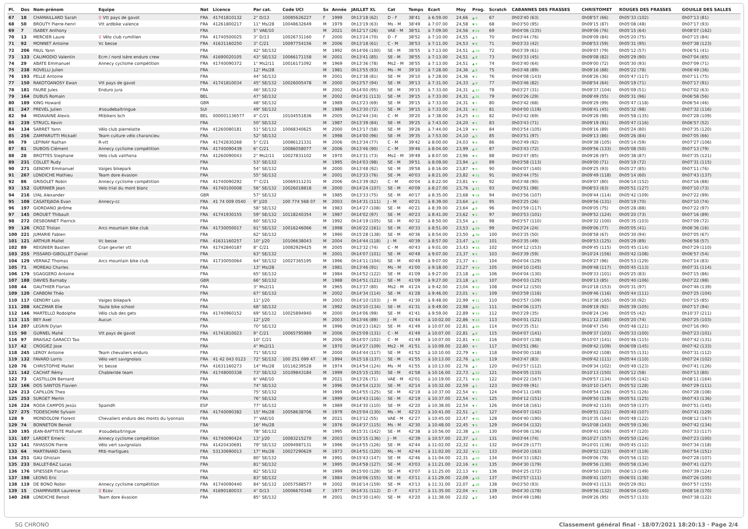| Pl. | Dos | Nom-prénom | Equipe | Nat | Licence | Par cat. | Code UCI | Sx | Année | JAILLET XL | Cat | Temps | Ecart | Moy | Prog. | Scratch | CABANNES DES FRASSES | CHRISTOMET | ROUGES DES FRASSES | GOUILLE DES SALLES |
| --- | --- | --- | --- | --- | --- | --- | --- | --- | --- | --- | --- | --- | --- | --- | --- | --- | --- | --- | --- | --- |
| 67 | 18 | CHAMAILLARD Sarah | ♀ Vtt pays de gavot | FRA | 41741810132 | 2° D/13 | 10085626227 | F | 1999 | 0h13'18 (62) | D - F | 38'41 | à 6:59.00 | 24,66 | ▲ 4 | 67 | 0h03'40 (63) | 0h08'57 (66) | 0h05'33 (102) | 0h07'13 (81) |
| 68 | 50 | BROUTY Pierre-henri | Vtt ardbike valence | FRA | 41261800217 | 11° Ms/28 | 10048632649 | M | 1979 | 0h13'19 (63) | Ms - M | 38'49 | à 7:07.00 | 24,58 | ▼ 5 | 68 | 0h03'50 (95) | 0h09'15 (87) | 0h05'08 (48) | 0h07'17 (93) |
| 69 | 7 | ISABEY Anthony | | FRA | | 5° VAE/10 | | M | 2021 | 0h12'17 (26) | VAE - M | 38'51 | à 7:09.00 | 24,56 | ▼ 24 | 69 | 0h04'06 (135) | 0h09'06 (76) | 0h05'15 (64) | 0h08'07 (162) |
| 70 | 13 | MERCIER Laure | ♀ Vélo club rumillien | FRA | 41740500025 | 3° D/13 | 10026731160 | F | 2000 | 0h13'24 (70) | D - F | 38'52 | à 7:10.00 | 24,55 | ▲ 5 | 70 | 0h03'44 (76) | 0h09'09 (84) | 0h05'20 (75) | 0h07'15 (84) |
| 71 | 92 | MONNET Antoine | Vc besse | FRA | 41631160250 | 3° C/21 | 10097754156 | M | 2006 | 0h13'18 (61) | C - M | 38'53 | à 7:11.00 | 24,53 | ▼ 8 | 71 | 0h03'33 (42) | 0h08'53 (59) | 0h05'31 (95) | 0h07'38 (123) |
| 72 | 206 | PAUL Yann | | FRA | | 42° SE/132 | | M | 1992 | 0h14'06 (100) | SE - M | 38'55 | à 7:13.00 | 24,51 | ▲ 19 | 72 | 0h03'39 (61) | 0h09'07 (79) | 0h05'12 (57) | 0h06'51 (41) |
| 73 | 133 | CALIMODIO Valentin | Ecm / nord isère enduro crew | FRA | 41690020105 | 43° SE/132 | 10066171158 | M | 2001 | 0h13'41 (85) | SE - M | 38'55 | à 7:13.00 | 24,51 | ▲ 8 | 73 | 0h03'33 (45) | 0h09'08 (82) | 0h05'29 (90) | 0h07'04 (65) |
| 74 | 29 | ABATE Emmanuel | Annecy cyclisme compétition | FRA | 41740090372 | 1° Ms2/11 | 10016171092 | M | 1969 | 0h13'36 (78) | Ms2 - M | 38'55 | à 7:13.00 | 24,51 | ▲ 4 | 74 | 0h03'40 (64) | 0h09'00 (72) | 0h05'30 (93) | 0h07'09 (71) |
| 75 | 238 | ROVELLI Julien | | FRA | | 12° Ms/28 | | M | 1981 | 0h13'55 (93) | Ms - M | 39'10 | à 7:28.00 | 24,36 | ▲ 6 | 75 | 0h03'48 (89) | 0h09'16 (88) | 0h05'22 (78) | 0h06'49 (36) |
| 76 | 193 | PELLE Antoine | | FRA | | 44° SE/132 | | M | 2001 | 0h13'38 (81) | SE - M | 39'10 | à 7:28.00 | 24,36 | ▼ 2 | 76 | 0h04'08 (143) | 0h08'26 (36) | 0h05'47 (117) | 0h07'11 (75) |
| 77 | 150 | RAKOTOANOSY Ewan | Vtt pays de gavot | FRA | 41741810034 | 45° SE/132 | 10026005478 | M | 2000 | 0h13'57 (94) | SE - M | 39'13 | à 7:31.00 | 24,33 | ▲ 9 | 77 | 0h03'46 (82) | 0h08'54 (64) | 0h05'19 (71) | 0h07'17 (91) |
| 78 | 181 | FAURE Jules | Enduro jura | FRA | | 46° SE/132 | | M | 2002 | 0h14'00 (95) | SE - M | 39'15 | à 7:33.00 | 24,31 | ▲ 12 | 78 | 0h03'27 (31) | 0h09'37 (104) | 0h05'09 (51) | 0h07'02 (63) |
| 79 | 164 | DUBUS Romain | | BEL | | 47° SE/132 | | M | 2002 | 0h14'31 (113) | SE - M | 39'15 | à 7:33.00 | 24,31 | ▲ 31 | 79 | 0h03'26 (29) | 0h08'49 (55) | 0h05'31 (96) | 0h06'58 (56) |
| 80 | 189 | KING Howard | | GBR | | 48° SE/132 | | M | 1989 | 0h13'23 (69) | SE - M | 39'15 | à 7:33.00 | 24,31 | ▼ 7 | 80 | 0h03'42 (68) | 0h09'29 (99) | 0h05'47 (118) | 0h06'54 (46) |
| 81 | 247 | PREVEL Julien | #soudebaltringue | SUI | | 49° SE/132 | | M | 1989 | 0h13'30 (72) | SE - M | 39'15 | à 7:33.00 | 24,31 | ▼ 2 | 81 | 0h04'00 (119) | 0h08'41 (45) | 0h05'32 (98) | 0h07'32 (116) |
| 82 | 94 | MIDAVAINE Alexis | Mtbikers bch | BEL | 000001136577 | 4° C/21 | 10104551836 | M | 2005 | 0h12'44 (34) | C - M | 39'20 | à 7:38.00 | 24,25 | ▼ 22 | 82 | 0h03'42 (69) | 0h09'28 (98) | 0h05'58 (135) | 0h07'28 (109) |
| 83 | 239 | STRUCL Kevin | | FRA | | 50° SE/132 | | M | 1987 | 0h13'39 (84) | SE - M | 39'25 | à 7:43.00 | 24,20 | ▼ 1 | 83 | 0h03'43 (71) | 0h09'19 (91) | 0h05'47 (116) | 0h06'57 (52) |
| 84 | 134 | SARRET Yann | Vélo club pierrelatte | FRA | 41260080181 | 51° SE/132 | 10068340625 | M | 2000 | 0h13'17 (58) | SE - M | 39'26 | à 7:44.00 | 24,19 | ▼ 9 | 84 | 0h03'54 (105) | 0h09'16 (89) | 0h05'24 (80) | 0h07'35 (120) |
| 85 | 256 | ZAMPARUTTI Mickaël | Team culture vélo charancieu | FRA | | 52° SE/132 | | M | 1998 | 0h14'00 (96) | SE - M | 39'35 | à 7:53.00 | 24,10 | ▲ 5 | 85 | 0h03'51 (97) | 0h09'13 (86) | 0h05'26 (84) | 0h07'05 (66) |
| 86 | 79 | LEPINAY Nathan | R-vtt | FRA | 41742830268 | 5° C/21 | 10086121331 | M | 2006 | 0h13'34 (77) | C - M | 39'42 | à 8:00.00 | 24,03 | ▼ 6 | 86 | 0h03'49 (92) | 0h09'38 (105) | 0h05'14 (59) | 0h07'27 (106) |
| 87 | 81 | DUBOIS Clément | Annecy cyclisme compétition | FRA | 41740090439 | 6° C/21 | 10086058077 | M | 2006 | 0h13'46 (90) | C - M | 39'46 | à 8:04.00 | 23,99 | ▲ 4 | 87 | 0h03'43 (72) | 0h09'56 (133) | 0h05'08 (50) | 0h07'13 (79) |
| 88 | 28 | BROTTES Stephane | Velo club valrhona | FRA | 41260090043 | 2° Ms2/11 | 10027831102 | M | 1970 | 0h13'31 (73) | Ms2 - M | 39'49 | à 8:07.00 | 23,96 | ▼ 9 | 88 | 0h03'47 (85) | 0h09'28 (97) | 0h05'38 (87) | 0h07'35 (121) |
| 89 | 231 | COLLET Rudy | | FRA | | 53° SE/132 | | M | 1995 | 0h14'03 (98) | SE - M | 39'51 | à 8:09.00 | 23,94 | ▲ 9 | 89 | 0h03'58 (113) | 0h09'00 (71) | 0h05'19 (72) | 0h07'31 (115) |
| 90 | 271 | GENDRY Emmanuel | Vaiges bikepark | FRA | | 54° SE/132 | | M | 2000 | 0h13'48 (92) | SE - M | 39'58 | à 8:16.00 | 23,87 | ▼ 4 | 90 | 0h04'07 (140) | 0h09'25 (93) | 0h05'27 (85) | 0h07'11 (76) |
| 91 | 267 | LONDICHE Mathieu | Team dore évasion | FRA | | 55° SE/132 | | M | 2001 | 0h13'33 (76) | SE - M | 40'03 | à 8:21.00 | 23,82 | ▼ 11 | 91 | 0h03'44 (75) | 0h09'49 (118) | 0h05'14 (60) | 0h07'43 (137) |
| 92 | 86 | GRISOLET Robin | Annecy cyclisme compétition | FRA | 41740090292 | 7° C/21 | 10069311231 | M | 2006 | 0h13'39 (82) | C - M | 40'04 | à 8:22.00 | 23,81 | ▼ 9 | 92 | 0h03'48 (90) | 0h09'07 (80) | 0h06'14 (152) | 0h07'16 (88) |
| 93 | 152 | GUERNIER Jean | Velo trial du mont blanc | FRA | 41740100008 | 56° SE/132 | 10026018818 | M | 2000 | 0h14'24 (107) | SE - M | 40'09 | à 8:27.00 | 23,76 | ▲ 11 | 93 | 0h03'51 (98) | 0h08'53 (63) | 0h05'51 (127) | 0h07'10 (73) |
| 94 | 216 | LYAL Alexander | | GBR | | 57° SE/132 | | M | 1985 | 0h13'33 (75) | SE - M | 40'17 | à 8:35.00 | 23,68 | ▼ 16 | 94 | 0h03'56 (107) | 0h09'44 (114) | 0h05'42 (109) | 0h07'22 (99) |
| 95 | 108 | CASATEJADA Evan | Annecy-cc | FRA | 41 74 009 0540 | 9° J/20 | 100 774 568 07 | M | 2003 | 0h14'31 (111) | J - M | 40'21 | à 8:39.00 | 23,64 | ▲ 9 | 95 | 0h03'25 (26) | 0h09'56 (131) | 0h05'19 (70) | 0h07'10 (74) |
| 96 | 197 | GIORDANO Jérôme | | FRA | | 58° SE/132 | | M | 1983 | 0h14'27 (108) | SE - M | 40'21 | à 8:39.00 | 23,64 | ▲ 8 | 96 | 0h03'59 (117) | 0h09'05 (75) | 0h05'28 (88) | 0h07'22 (97) |
| 97 | 145 | DROUET Thibault | | FRA | 41741930155 | 59° SE/132 | 10118240354 | M | 1987 | 0h14'02 (97) | SE - M | 40'23 | à 8:41.00 | 23,62 | ▼ 2 | 97 | 0h03'53 (101) | 0h09'52 (124) | 0h05'20 (73) | 0h07'16 (89) |
| 98 | 272 | DESBONNET Pierrick | | FRA | | 60° SE/132 | | M | 1992 | 0h14'19 (105) | SE - M | 40'32 | à 8:50.00 | 23,54 | ▲ 3 | 98 | 0h03'57 (110) | 0h09'32 (100) | 0h05'35 (103) | 0h07'09 (72) |
| 99 | 126 | CROZ Tristan | Arcs mountain bike club | FRA | 41730050017 | 61° SE/132 | 10016246066 | M | 1998 | 0h16'22 (161) | SE - M | 40'33 | à 8:51.00 | 23,53 | ▲ 59 | 99 | 0h03'24 (24) | 0h09'06 (77) | 0h05'05 (41) | 0h06'36 (16) |
| 100 | 221 | JUMARIE Fabien | | FRA | | 62° SE/132 | | M | 1990 | 0h15'28 (138) | SE - M | 40'36 | à 8:54.00 | 23,50 | ▲ 39 | 100 | 0h03'35 (50) | 0h08'58 (67) | 0h05'30 (94) | 0h07'05 (67) |
| 101 | 121 | ARTHUR Mallet | Vc besse | FRA | 41631160257 | 10° J/20 | 10106638043 | M | 2004 | 0h14'44 (118) | J - M | 40'39 | à 8:57.00 | 23,47 | ▲ 12 | 101 | 0h03'35 (49) | 0h09'53 (125) | 0h05'29 (89) | 0h06'58 (57) |
| 102 | 89 | REIGNIER Bastien | Cran gevrier vtt | FRA | 41742840187 | 8° C/21 | 10082929425 | M | 2005 | 0h13'32 (74) | C - M | 40'43 | à 9:01.00 | 23,43 | ▼ 16 | 102 | 0h04'12 (153) | 0h09'45 (115) | 0h05'45 (114) | 0h07'29 (110) |
| 103 | 255 | PISSARD-GIBOLLET Daniel | | FRA | | 63° SE/132 | | M | 2001 | 0h14'07 (101) | SE - M | 40'49 | à 9:07.00 | 23,37 | ▼ 5 | 103 | 0h03'39 (59) | 0h10'24 (156) | 0h05'42 (108) | 0h06'57 (54) |
| 104 | 129 | VERNAZ Thomas | Arcs mountain bike club | FRA | 41730050064 | 64° SE/132 | 10027365195 | M | 1996 | 0h14'11 (104) | SE - M | 40'49 | à 9:07.00 | 23,37 | ▼ 2 | 104 | 0h04'04 (129) | 0h09'27 (96) | 0h05'53 (129) | 0h07'14 (83) |
| 105 | 71 | MOREAU Charles | | FRA | | 13° Ms/28 | | M | 1981 | 0h13'46 (91) | Ms - M | 41'00 | à 9:18.00 | 23,27 | ▼ 14 | 105 | 0h04'10 (145) | 0h09'48 (117) | 0h05'45 (113) | 0h07'31 (114) |
| 106 | 179 | SGAGGERO Antoine | | FRA | | 65° SE/132 | | M | 1984 | 0h14'52 (122) | SE - M | 41'09 | à 9:27.00 | 23,18 | ▲ 10 | 106 | 0h04'04 (130) | 0h09'33 (101) | 0h05'25 (83) | 0h07'15 (86) |
| 107 | 188 | DAVIES Barnaby | | GBR | | 66° SE/132 | | M | 1988 | 0h14'51 (121) | SE - M | 41'09 | à 9:27.00 | 23,18 | ▲ 9 | 107 | 0h04'03 (125) | 0h09'13 (85) | 0h05'40 (106) | 0h07'22 (98) |
| 108 | 44 | GAUTHIER Florian | | FRA | | 3° Ms2/11 | | M | 1965 | 0h13'37 (80) | Ms2 - M | 41'24 | à 9:42.00 | 23,04 | ▼ 22 | 108 | 0h04'12 (150) | 0h10'18 (153) | 0h05'31 (97) | 0h07'46 (139) |
| 109 | 120 | CARBONI Théo | | FRA | | 67° SE/132 | | M | 2002 | 0h14'34 (114) | SE - M | 41'28 | à 9:46.00 | 23,01 | ▼ 2 | 109 | 0h03'59 (116) | 0h09'46 (116) | 0h05'44 (111) | 0h07'25 (104) |
| 110 | 117 | GENDRY Loïs | Vaiges bikepark | FRA | | 11° J/20 | | M | 2003 | 0h14'10 (103) | J - M | 41'30 | à 9:48.00 | 22,99 | ▼ 11 | 110 | 0h03'57 (109) | 0h10'38 (165) | 0h05'30 (92) | 0h07'15 (85) |
| 111 | 208 | KACZMAR Elie | Yaute bike school | FRA | | 68° SE/132 | | M | 1992 | 0h15'10 (134) | SE - M | 41'31 | à 9:49.00 | 22,98 | ▲ 11 | 111 | 0h04'06 (137) | 0h09'19 (92) | 0h05'39 (105) | 0h07'17 (94) |
| 112 | 146 | MARTELLO Rodolphe | Vélo club des gets | FRA | 41740960152 | 69° SE/132 | 10025894940 | M | 2000 | 0h14'06 (99) | SE - M | 41'41 | à 9:59.00 | 22,89 | ▼ 14 | 112 | 0h03'29 (35) | 0h08'24 (34) | 0h05'05 (42) | 0h10'37 (211) |
| 113 | 115 | BEY Axel | Aucun | FRA | | 12° J/20 | | M | 2003 | 0h13'46 (89) | J - M | 41'44 | à 10:02.00 | 22,86 | ▼ 23 | 113 | 0h04'01 (121) | 0h11'12 (180) | 0h05'20 (74) | 0h07'25 (103) |
| 114 | 207 | LEGRIN Dylan | | FRA | | 70° SE/132 | | M | 1996 | 0h16'23 (162) | SE - M | 41'49 | à 10:07.00 | 22,81 | ▲ 40 | 114 | 0h03'35 (51) | 0h08'47 (54) | 0h05'48 (121) | 0h07'16 (90) |
| 115 | 90 | GURNEL Mahé | Vtt pays de gavot | FRA | 41741810023 | 9° C/21 | 10065795989 | M | 2006 | 0h15'09 (131) | C - M | 41'49 | à 10:07.00 | 22,81 | ▲ 8 | 115 | 0h04'07 (141) | 0h09'37 (103) | 0h05'33 (100) | 0h07'23 (101) |
| 116 | 97 | BRAISAZ GARACCI Tao | | FRA | | 10° C/21 | | M | 2006 | 0h14'07 (102) | C - M | 41'49 | à 10:07.00 | 22,81 | ▼ 13 | 116 | 0h04'07 (138) | 0h10'07 (141) | 0h05'46 (115) | 0h07'42 (131) |
| 117 | 42 | CROGIEZ Jose | | FRA | | 4° Ms2/11 | | M | 1970 | 0h14'27 (109) | Ms2 - M | 41'51 | à 10:09.00 | 22,80 | ▼ 7 | 117 | 0h03'51 (96) | 0h09'42 (109) | 0h06'09 (145) | 0h07'42 (133) |
| 118 | 245 | LEROY Antoine | Team chevaliers enduro | FRA | | 71° SE/132 | | M | 2000 | 0h14'44 (117) | SE - M | 41'52 | à 10:10.00 | 22,79 | ▼ 1 | 118 | 0h04'00 (118) | 0h09'42 (108) | 0h05'55 (131) | 0h07'31 (112) |
| 119 | 132 | FAVARD Lorris | Vélo vert savignolais | FRA | 41 42 043 0123 | 72° SE/132 | 100 251 099 47 | M | 1994 | 0h15'18 (137) | SE - M | 41'55 | à 10:13.00 | 22,76 | ▲ 14 | 119 | 0h03'47 (83) | 0h09'42 (111) | 0h05'44 (110) | 0h07'24 (102) |
| 120 | 76 | CHRISTOPHE Mallet | Vc besse | FRA | 41631160273 | 14° Ms/28 | 10116239528 | M | 1974 | 0h14'54 (124) | Ms - M | 41'55 | à 10:13.00 | 22,76 | ▲ 7 | 120 | 0h03'57 (112) | 0h09'34 (102) | 0h05'49 (123) | 0h07'41 (126) |
| 121 | 142 | CACHAT Rémy | Chableride team | FRA | 41748000338 | 73° SE/132 | 10109843184 | M | 1999 | 0h15'15 (135) | SE - M | 41'58 | à 10:16.00 | 22,73 | ▲ 12 | 121 | 0h04'05 (133) | 0h10'13 (150) | 0h05'12 (58) | 0h07'13 (80) |
| 122 | 73 | CASTILLON Bernard | | FRA | | 6° VAE/10 | | M | 2021 | 0h13'26 (71) | VAE - M | 42'01 | à 10:19.00 | 22,71 | ▼ 25 | 122 | 0h04'22 (167) | 0h09'57 (134) | 0h06'05 (142) | 0h08'11 (164) |
| 123 | 166 | DOS SANTOS Flavien | | FRA | | 74° SE/132 | | M | 1996 | 0h14'54 (123) | SE - M | 42'14 | à 10:32.00 | 22,59 | ▲ 1 | 123 | 0h03'49 (91) | 0h10'10 (147) | 0h05'52 (128) | 0h07'29 (111) |
| 124 | 213 | CAPILLON Theo | | FRA | | 75° SE/132 | | M | 1999 | 0h14'55 (125) | SE - M | 42'19 | à 10:37.00 | 22,54 | ▼ 1 | 124 | 0h04'11 (149) | 0h09'54 (126) | 0h05'51 (126) | 0h07'28 (108) |
| 125 | 253 | SURGET Merlin | | FRA | | 76° SE/132 | | M | 1999 | 0h14'43 (116) | SE - M | 42'19 | à 10:37.00 | 22,54 | ▼ 2 | 125 | 0h04'12 (151) | 0h09'50 (119) | 0h05'51 (125) | 0h07'43 (136) |
| 126 | 224 | RODA CAMPOS Jesús | Spaindh | ESP | | 77° SE/132 | | M | 1989 | 0h14'30 (110) | SE - M | 42'20 | à 10:38.00 | 22,54 | ▼ 7 | 126 | 0h04'18 (161) | 0h09'42 (110) | 0h05'59 (137) | 0h07'51 (145) |
| 127 | 275 | TODESCHINI Sylvain | | FRA | 41740090382 | 15° Ms/28 | 10058638706 | M | 1979 | 0h15'04 (130) | Ms - M | 42'23 | à 10:41.00 | 22,51 | ▲ 7 | 127 | 0h04'07 (142) | 0h09'51 (121) | 0h05'40 (107) | 0h07'41 (129) |
| 128 | 9 | MONDOLONI Florent | Chevaliers enduro des monts du lyonnais | FRA | | 7° VAE/10 | | M | 2021 | 0h13'12 (55) | VAE - M | 42'27 | à 10:45.00 | 22,47 | ▼ 31 | 128 | 0h04'40 (190) | 0h10'35 (164) | 0h05'48 (122) | 0h08'12 (167) |
| 129 | 74 | BONNETON Benoit | | FRA | | 16° Ms/28 | | M | 1976 | 0h14'37 (115) | Ms - M | 42'30 | à 10:48.00 | 22,45 | ▼ 5 | 129 | 0h04'04 (132) | 0h10'08 (143) | 0h05'59 (136) | 0h07'42 (134) |
| 130 | 195 | JEAN-BAPTISTE Malluret | #soudebaltringue | FRA | | 78° SE/132 | | M | 1995 | 0h15'31 (142) | SE - M | 42'38 | à 10:56.00 | 22,38 | ▲ 14 | 130 | 0h04'06 (136) | 0h09'41 (106) | 0h05'47 (120) | 0h07'33 (117) |
| 131 | 107 | LARDET Emeric | Annecy cyclisme compétition | FRA | 41740090424 | 13° J/20 | 10083215270 | M | 2003 | 0h15'15 (136) | J - M | 42'39 | à 10:57.00 | 22,37 | ▲ 6 | 131 | 0h03'44 (74) | 0h10'27 (157) | 0h05'50 (124) | 0h07'23 (100) |
| 132 | 141 | FAYASSON Pierre | Vélo vert savignolais | FRA | 41420430691 | 79° SE/132 | 10094987131 | M | 1996 | 0h14'55 (126) | SE - M | 42'44 | à 11:02.00 | 22,32 | ▼ 6 | 132 | 0h04'29 (177) | 0h10'01 (136) | 0h05'45 (112) | 0h07'34 (118) |
| 133 | 64 | MARTINAND Denis | Mtb martigues | FRA | 53130690013 | 17° Ms/28 | 10027290629 | M | 1973 | 0h14'51 (120) | Ms - M | 42'44 | à 11:02.00 | 22,32 | ▼ 13 | 133 | 0h04'20 (163) | 0h09'52 (123) | 0h05'47 (119) | 0h07'54 (151) |
| 134 | 251 | GAU Ghislain | | FRA | | 80° SE/132 | | M | 1991 | 0h15'43 (147) | SE - M | 42'46 | à 11:04.00 | 22,31 | ▲ 20 | 134 | 0h04'33 (182) | 0h09'06 (78) | 0h05'56 (132) | 0h07'28 (107) |
| 135 | 233 | BALLET-BAZ Lucas | | FRA | | 81° SE/132 | | M | 1995 | 0h14'58 (127) | SE - M | 43'03 | à 11:21.00 | 22,16 | ▼ 8 | 135 | 0h04'30 (179) | 0h09'56 (130) | 0h05'58 (134) | 0h07'41 (127) |
| 136 | 176 | SPIESSER Florian | | FRA | | 82° SE/132 | | M | 1999 | 0h15'00 (128) | SE - M | 43'07 | à 11:25.00 | 22,13 | ▼ 8 | 136 | 0h04'25 (172) | 0h09'50 (120) | 0h06'13 (149) | 0h07'39 (124) |
| 137 | 198 | LEONG Eric | | FRA | | 83° SE/132 | | M | 1984 | 0h16'06 (155) | SE - M | 43'11 | à 11:29.00 | 22,09 | ▲ 18 | 137 | 0h03'57 (111) | 0h09'41 (107) | 0h06'01 (138) | 0h07'26 (105) |
| 138 | 119 | DE BONO Robin | Annecy cyclisme compétition | FRA | 41740090440 | 84° SE/132 | 10057588577 | M | 2002 | 0h16'14 (159) | SE - M | 43'13 | à 11:31.00 | 22,07 | ▲ 26 | 138 | 0h03'50 (93) | 0h09'43 (113) | 0h05'29 (91) | 0h07'57 (155) |
| 139 | 15 | CHAMPAVIER Laurence | ♀ Ecov | FRA | 41690180033 | 4° D/13 | 10006670348 | F | 1977 | 0h14'31 (112) | D - F | 43'17 | à 11:35.00 | 22,04 | ▼ 9 | 139 | 0h04'30 (178) | 0h09'56 (132) | 0h06'04 (140) | 0h08'16 (170) |
| 140 | 268 | LONDICHE Benoit | Team dore évasion | FRA | | 85° SE/132 | | M | 2001 | 0h15'30 (140) | SE - M | 43'20 | à 11:38.00 | 22,02 | ▲ 8 | 140 | 0h04'49 (198) | 0h09'26 (95) | 0h05'57 (133) | 0h07'38 (122) |
SG CHRONO Classement général final · 18/07/2021 18:20:13 · Page 2/4